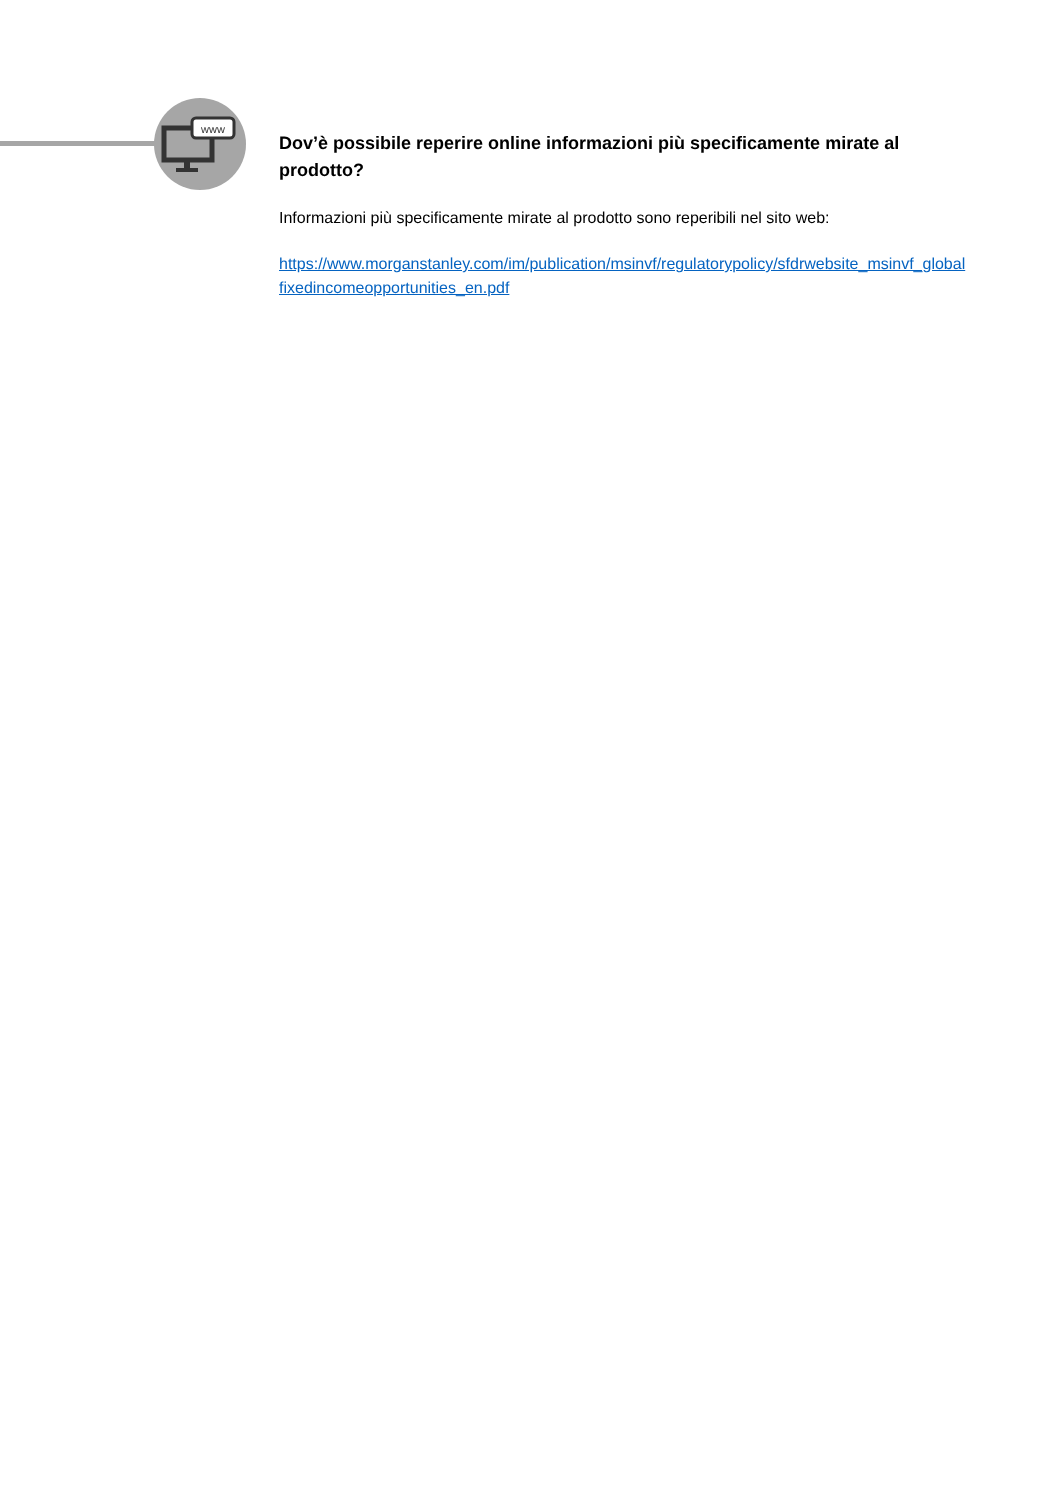www
Dov’è possibile reperire online informazioni più specificamente mirate al prodotto?
Informazioni più specificamente mirate al prodotto sono reperibili nel sito web:
https://www.morganstanley.com/im/publication/msinvf/regulatorypolicy/sfdrwebsite_msinvf_globalfixedincomeopportunities_en.pdf